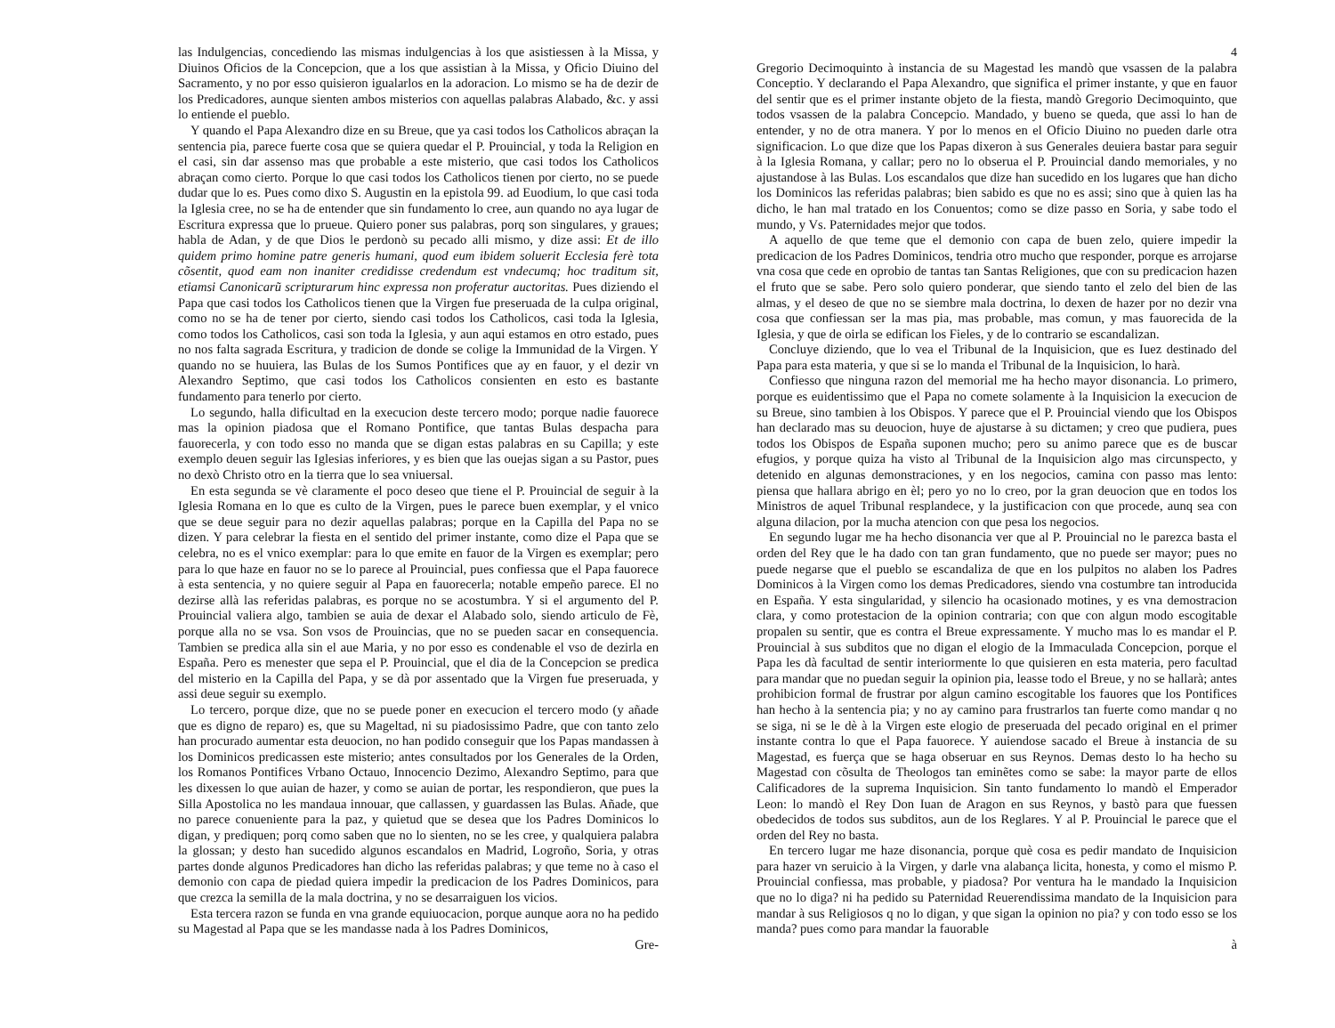las Indulgencias, concediendo las mismas indulgencias à los que asistiessen à la Missa, y Diuinos Oficios de la Concepcion, que a los que assistian à la Missa, y Oficio Diuino del Sacramento, y no por esso quisieron igualarlos en la adoracion. Lo mismo se ha de dezir de los Predicadores, aunque sienten ambos misterios con aquellas palabras Alabado, &c. y assi lo entiende el pueblo.
Y quando el Papa Alexandro dize en su Breue, que ya casi todos los Catholicos abraçan la sentencia pia, parece fuerte cosa que se quiera quedar el P. Prouincial, y toda la Religion en el casi, sin dar assenso mas que probable a este misterio, que casi todos los Catholicos abraçan como cierto. Porque lo que casi todos los Catholicos tienen por cierto, no se puede dudar que lo es. Pues como dixo S. Augustin en la epistola 99. ad Euodium, lo que casi toda la Iglesia cree, no se ha de entender que sin fundamento lo cree, aun quando no aya lugar de Escritura expressa que lo prueue. Quiero poner sus palabras, porq son singulares, y graues; habla de Adan, y de que Dios le perdonò su pecado alli mismo, y dize assi: Et de illo quidem primo homine patre generis humani, quod eum ibidem soluerit Ecclesia ferè tota cõsentit, quod eam non inaniter credidisse credendum est vndecumq; hoc traditum sit, etiamsi Canonicarũ scripturarum hinc expressa non proferatur auctoritas. Pues diziendo el Papa que casi todos los Catholicos tienen que la Virgen fue preseruada de la culpa original, como no se ha de tener por cierto, siendo casi todos los Catholicos, casi toda la Iglesia, como todos los Catholicos, casi son toda la Iglesia, y aun aqui estamos en otro estado, pues no nos falta sagrada Escritura, y tradicion de donde se colige la Immunidad de la Virgen. Y quando no se huuiera, las Bulas de los Sumos Pontifices que ay en fauor, y el dezir vn Alexandro Septimo, que casi todos los Catholicos consienten en esto es bastante fundamento para tenerlo por cierto.
Lo segundo, halla dificultad en la execucion deste tercero modo; porque nadie fauorece mas la opinion piadosa que el Romano Pontifice, que tantas Bulas despacha para fauorecerla, y con todo esso no manda que se digan estas palabras en su Capilla; y este exemplo deuen seguir las Iglesias inferiores, y es bien que las ouejas sigan a su Pastor, pues no dexò Christo otro en la tierra que lo sea vniuersal.
En esta segunda se vè claramente el poco deseo que tiene el P. Prouincial de seguir à la Iglesia Romana en lo que es culto de la Virgen, pues le parece buen exemplar, y el vnico que se deue seguir para no dezir aquellas palabras; porque en la Capilla del Papa no se dizen. Y para celebrar la fiesta en el sentido del primer instante, como dize el Papa que se celebra, no es el vnico exemplar: para lo que emite en fauor de la Virgen es exemplar; pero para lo que haze en fauor no se lo parece al Prouincial, pues confiessa que el Papa fauorece à esta sentencia, y no quiere seguir al Papa en fauorecerla; notable empeño parece. El no dezirse allà las referidas palabras, es porque no se acostumbra. Y si el argumento del P. Prouincial valiera algo, tambien se auia de dexar el Alabado solo, siendo articulo de Fè, porque alla no se vsa. Son vsos de Prouincias, que no se pueden sacar en consequencia. Tambien se predica alla sin el aue Maria, y no por esso es condenable el vso de dezirla en España. Pero es menester que sepa el P. Prouincial, que el dia de la Concepcion se predica del misterio en la Capilla del Papa, y se dà por assentado que la Virgen fue preseruada, y assi deue seguir su exemplo.
Lo tercero, porque dize, que no se puede poner en execucion el tercero modo (y añade que es digno de reparo) es, que su Mageltad, ni su piadosissimo Padre, que con tanto zelo han procurado aumentar esta deuocion, no han podido conseguir que los Papas mandassen à los Dominicos predicassen este misterio; antes consultados por los Generales de la Orden, los Romanos Pontifices Vrbano Octauo, Innocencio Dezimo, Alexandro Septimo, para que les dixessen lo que auian de hazer, y como se auian de portar, les respondieron, que pues la Silla Apostolica no les mandaua innouar, que callassen, y guardassen las Bulas. Añade, que no parece conueniente para la paz, y quietud que se desea que los Padres Dominicos lo digan, y prediquen; porq como saben que no lo sienten, no se les cree, y qualquiera palabra la glossan; y desto han sucedido algunos escandalos en Madrid, Logroño, Soria, y otras partes donde algunos Predicadores han dicho las referidas palabras; y que teme no à caso el demonio con capa de piedad quiera impedir la predicacion de los Padres Dominicos, para que crezca la semilla de la mala doctrina, y no se desarraiguen los vicios.
Esta tercera razon se funda en vna grande equiuocacion, porque aunque aora no ha pedido su Magestad al Papa que se les mandasse nada à los Padres Dominicos,
Gre-
4
Gregorio Decimoquinto à instancia de su Magestad les mandò que vsassen de la palabra Conceptio. Y declarando el Papa Alexandro, que significa el primer instante, y que en fauor del sentir que es el primer instante objeto de la fiesta, mandò Gregorio Decimoquinto, que todos vsassen de la palabra Concepcio. Mandado, y bueno se queda, que assi lo han de entender, y no de otra manera. Y por lo menos en el Oficio Diuino no pueden darle otra significacion. Lo que dize que los Papas dixeron à sus Generales deuiera bastar para seguir à la Iglesia Romana, y callar; pero no lo obserua el P. Prouincial dando memoriales, y no ajustandose à las Bulas. Los escandalos que dize han sucedido en los lugares que han dicho los Dominicos las referidas palabras; bien sabido es que no es assi; sino que à quien las ha dicho, le han mal tratado en los Conuentos; como se dize passo en Soria, y sabe todo el mundo, y Vs. Paternidades mejor que todos.
A aquello de que teme que el demonio con capa de buen zelo, quiere impedir la predicacion de los Padres Dominicos, tendria otro mucho que responder, porque es arrojarse vna cosa que cede en oprobio de tantas tan Santas Religiones, que con su predicacion hazen el fruto que se sabe. Pero solo quiero ponderar, que siendo tanto el zelo del bien de las almas, y el deseo de que no se siembre mala doctrina, lo dexen de hazer por no dezir vna cosa que confiessan ser la mas pia, mas probable, mas comun, y mas fauorecida de la Iglesia, y que de oirla se edifican los Fieles, y de lo contrario se escandalizan.
Concluye diziendo, que lo vea el Tribunal de la Inquisicion, que es Iuez destinado del Papa para esta materia, y que si se lo manda el Tribunal de la Inquisicion, lo harà.
Confiesso que ninguna razon del memorial me ha hecho mayor disonancia. Lo primero, porque es euidentissimo que el Papa no comete solamente à la Inquisicion la execucion de su Breue, sino tambien à los Obispos. Y parece que el P. Prouincial viendo que los Obispos han declarado mas su deuocion, huye de ajustarse à su dictamen; y creo que pudiera, pues todos los Obispos de España suponen mucho; pero su animo parece que es de buscar efugios, y porque quiza ha visto al Tribunal de la Inquisicion algo mas circunspecto, y detenido en algunas demonstraciones, y en los negocios, camina con passo mas lento: piensa que hallara abrigo en èl; pero yo no lo creo, por la gran deuocion que en todos los Ministros de aquel Tribunal resplandece, y la justificacion con que procede, aunq sea con alguna dilacion, por la mucha atencion con que pesa los negocios.
En segundo lugar me ha hecho disonancia ver que al P. Prouincial no le parezca basta el orden del Rey que le ha dado con tan gran fundamento, que no puede ser mayor; pues no puede negarse que el pueblo se escandaliza de que en los pulpitos no alaben los Padres Dominicos à la Virgen como los demas Predicadores, siendo vna costumbre tan introducida en España. Y esta singularidad, y silencio ha ocasionado motines, y es vna demostracion clara, y como protestacion de la opinion contraria; con que con algun modo escogitable propalen su sentir, que es contra el Breue expressamente. Y mucho mas lo es mandar el P. Prouincial à sus subditos que no digan el elogio de la Immaculada Concepcion, porque el Papa les dà facultad de sentir interiormente lo que quisieren en esta materia, pero facultad para mandar que no puedan seguir la opinion pia, leasse todo el Breue, y no se hallarà; antes prohibicion formal de frustrar por algun camino escogitable los fauores que los Pontifices han hecho à la sentencia pia; y no ay camino para frustrarlos tan fuerte como mandar q no se siga, ni se le dè à la Virgen este elogio de preseruada del pecado original en el primer instante contra lo que el Papa fauorece. Y auiendose sacado el Breue à instancia de su Magestad, es fuerça que se haga obseruar en sus Reynos. Demas desto lo ha hecho su Magestad con cõsulta de Theologos tan eminẽtes como se sabe: la mayor parte de ellos Calificadores de la suprema Inquisicion. Sin tanto fundamento lo mandò el Emperador Leon: lo mandò el Rey Don Iuan de Aragon en sus Reynos, y bastò para que fuessen obedecidos de todos sus subditos, aun de los Reglares. Y al P. Prouincial le parece que el orden del Rey no basta.
En tercero lugar me haze disonancia, porque què cosa es pedir mandato de Inquisicion para hazer vn seruicio à la Virgen, y darle vna alabança licita, honesta, y como el mismo P. Prouincial confiessa, mas probable, y piadosa? Por ventura ha le mandado la Inquisicion que no lo diga? ni ha pedido su Paternidad Reuerendissima mandato de la Inquisicion para mandar à sus Religiosos q no lo digan, y que sigan la opinion no pia? y con todo esso se los manda? pues como para mandar la fauorable
à